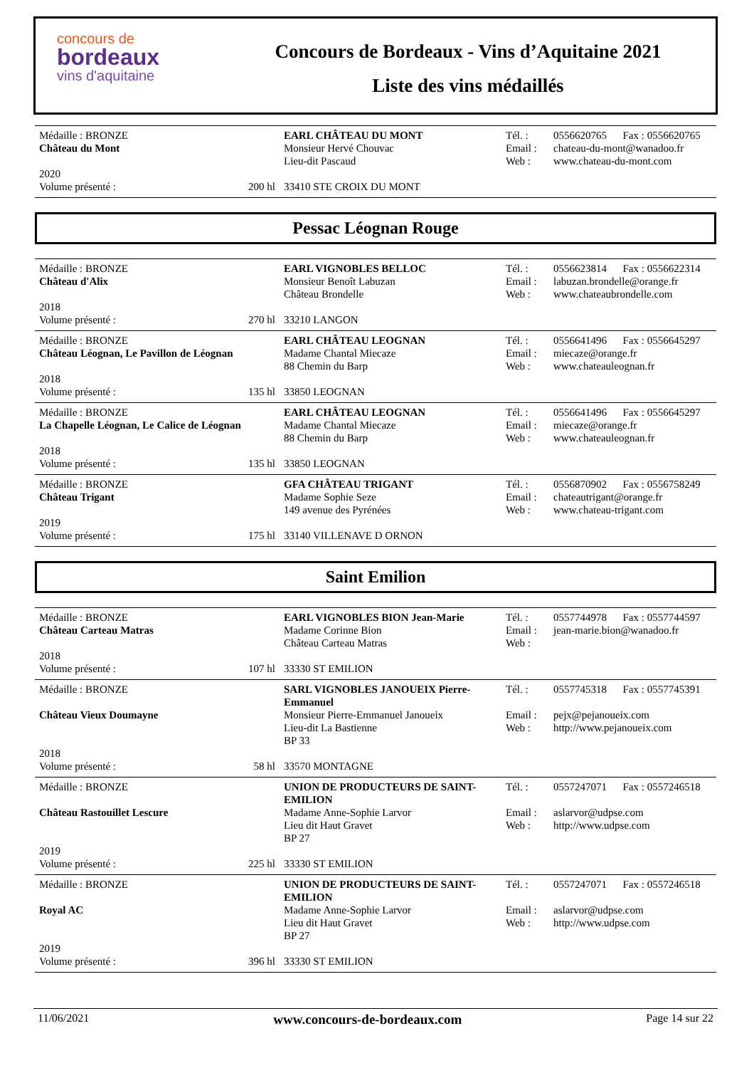concours de
bordeaux
vins d'aquitaine
Concours de Bordeaux - Vins d’Aquitaine 2021
Liste des vins médaillés
| Médaille : BRONZE | | EARL CHÂTEAU DU MONT | Tél. : | 0556620765 Fax : 0556620765 |
| Château du Mont | | Monsieur Hervé Chouvac Lieu-dit Pascaud | Email : Web : | chateau-du-mont@wanadoo.fr www.chateau-du-mont.com |
| 2020 | | | | |
| Volume présenté : | 200 hl | 33410 STE CROIX DU MONT | | |
Pessac Léognan Rouge
| Médaille : BRONZE | | EARL VIGNOBLES BELLOC | Tél. : | 0556623814 Fax : 0556622314 |
| Château d'Alix | | Monsieur Benoît Labuzan Château Brondelle | Email : Web : | labuzan.brondelle@orange.fr www.chateaubrondelle.com |
| 2018 | | | | |
| Volume présenté : | 270 hl | 33210 LANGON | | |
| Médaille : BRONZE | | EARL CHÂTEAU LEOGNAN | Tél. : | 0556641496 Fax : 0556645297 |
| Château Léognan, Le Pavillon de Léognan | | Madame Chantal Miecaze 88 Chemin du Barp | Email : Web : | miecaze@orange.fr www.chateauleognan.fr |
| 2018 | | | | |
| Volume présenté : | 135 hl | 33850 LEOGNAN | | |
| Médaille : BRONZE | | EARL CHÂTEAU LEOGNAN | Tél. : | 0556641496 Fax : 0556645297 |
| La Chapelle Léognan, Le Calice de Léognan | | Madame Chantal Miecaze 88 Chemin du Barp | Email : Web : | miecaze@orange.fr www.chateauleognan.fr |
| 2018 | | | | |
| Volume présenté : | 135 hl | 33850 LEOGNAN | | |
| Médaille : BRONZE | | GFA CHÂTEAU TRIGANT | Tél. : | 0556870902 Fax : 0556758249 |
| Château Trigant | | Madame Sophie Seze 149 avenue des Pyrénées | Email : Web : | chateautrigant@orange.fr www.chateau-trigant.com |
| 2019 | | | | |
| Volume présenté : | 175 hl | 33140 VILLENAVE D ORNON | | |
Saint Emilion
| Médaille : BRONZE | | EARL VIGNOBLES BION Jean-Marie | Tél. : | 0557744978 Fax : 0557744597 |
| Château Carteau Matras | | Madame Corinne Bion Château Carteau Matras | Email : Web : | jean-marie.bion@wanadoo.fr |
| 2018 | | | | |
| Volume présenté : | 107 hl | 33330 ST EMILION | | |
| Médaille : BRONZE | | SARL VIGNOBLES JANOUEIX Pierre-Emmanuel | Tél. : | 0557745318 Fax : 0557745391 |
| Château Vieux Doumayne | | Monsieur Pierre-Emmanuel Janoueix Lieu-dit La Bastienne BP 33 | Email : Web : | pejx@pejanoueix.com http://www.pejanoueix.com |
| 2018 | | | | |
| Volume présenté : | 58 hl | 33570 MONTAGNE | | |
| Médaille : BRONZE | | UNION DE PRODUCTEURS DE SAINT-EMILION | Tél. : | 0557247071 Fax : 0557246518 |
| Château Rastouillet Lescure | | Madame Anne-Sophie Larvor Lieu dit Haut Gravet BP 27 | Email : Web : | aslarvor@udpse.com http://www.udpse.com |
| 2019 | | | | |
| Volume présenté : | 225 hl | 33330 ST EMILION | | |
| Médaille : BRONZE | | UNION DE PRODUCTEURS DE SAINT-EMILION | Tél. : | 0557247071 Fax : 0557246518 |
| Royal AC | | Madame Anne-Sophie Larvor Lieu dit Haut Gravet BP 27 | Email : Web : | aslarvor@udpse.com http://www.udpse.com |
| 2019 | | | | |
| Volume présenté : | 396 hl | 33330 ST EMILION | | |
11/06/2021 www.concours-de-bordeaux.com Page 14 sur 22